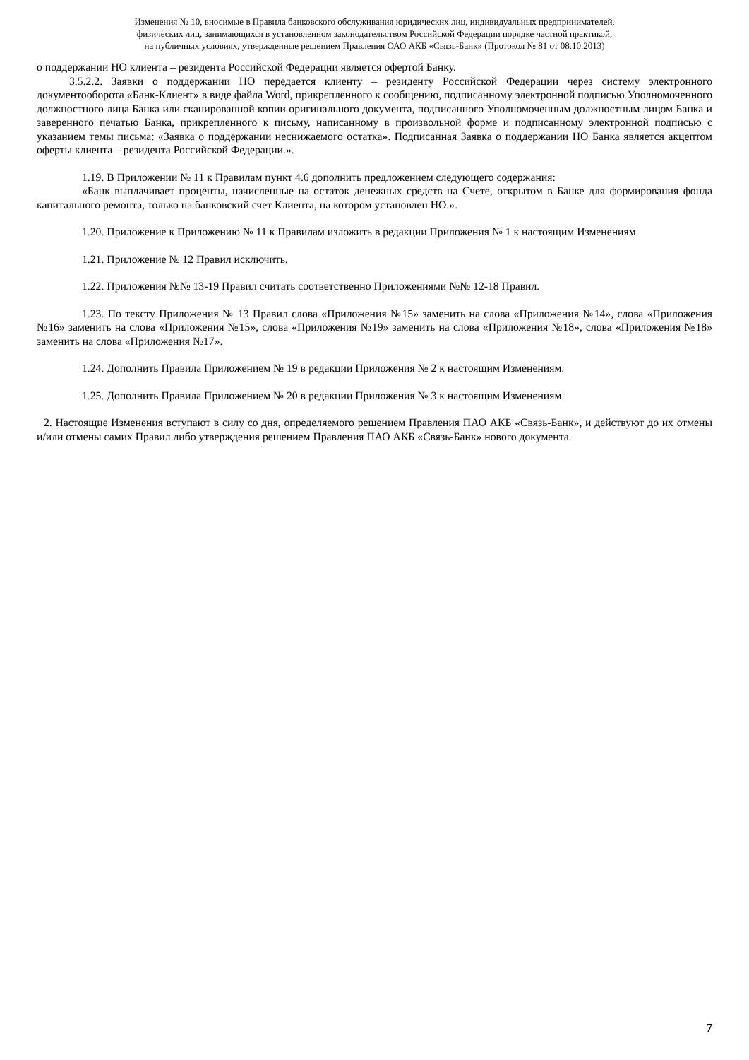Изменения № 10, вносимые в Правила банковского обслуживания юридических лиц, индивидуальных предпринимателей,
физических лиц, занимающихся в установленном законодательством Российской Федерации порядке частной практикой,
на публичных условиях, утвержденные решением Правления ОАО АКБ «Связь-Банк» (Протокол № 81 от 08.10.2013)
о поддержании НО клиента – резидента Российской Федерации является офертой Банку.
3.5.2.2. Заявки о поддержании НО передается клиенту – резиденту Российской Федерации через систему электронного документооборота «Банк-Клиент» в виде файла Word, прикрепленного к сообщению, подписанному электронной подписью Уполномоченного должностного лица Банка или сканированной копии оригинального документа, подписанного Уполномоченным должностным лицом Банка и заверенного печатью Банка, прикрепленного к письму, написанному в произвольной форме и подписанному электронной подписью с указанием темы письма: «Заявка о поддержании неснижаемого остатка». Подписанная Заявка о поддержании НО Банка является акцептом оферты клиента – резидента Российской Федерации.».
1.19. В Приложении № 11 к Правилам пункт 4.6 дополнить предложением следующего содержания:
«Банк выплачивает проценты, начисленные на остаток денежных средств на Счете, открытом в Банке для формирования фонда капитального ремонта, только на банковский счет Клиента, на котором установлен НО.».
1.20. Приложение к Приложению № 11 к Правилам изложить в редакции Приложения № 1 к настоящим Изменениям.
1.21. Приложение № 12 Правил исключить.
1.22. Приложения №№ 13-19 Правил считать соответственно Приложениями №№ 12-18 Правил.
1.23. По тексту Приложения № 13 Правил слова «Приложения №15» заменить на слова «Приложения №14», слова «Приложения №16» заменить на слова «Приложения №15», слова «Приложения №19» заменить на слова «Приложения №18», слова «Приложения №18» заменить на слова «Приложения №17».
1.24. Дополнить Правила Приложением № 19 в редакции Приложения № 2 к настоящим Изменениям.
1.25. Дополнить Правила Приложением № 20 в редакции Приложения № 3 к настоящим Изменениям.
2. Настоящие Изменения вступают в силу со дня, определяемого решением Правления ПАО АКБ «Связь-Банк», и действуют до их отмены и/или отмены самих Правил либо утверждения решением Правления ПАО АКБ «Связь-Банк» нового документа.
7